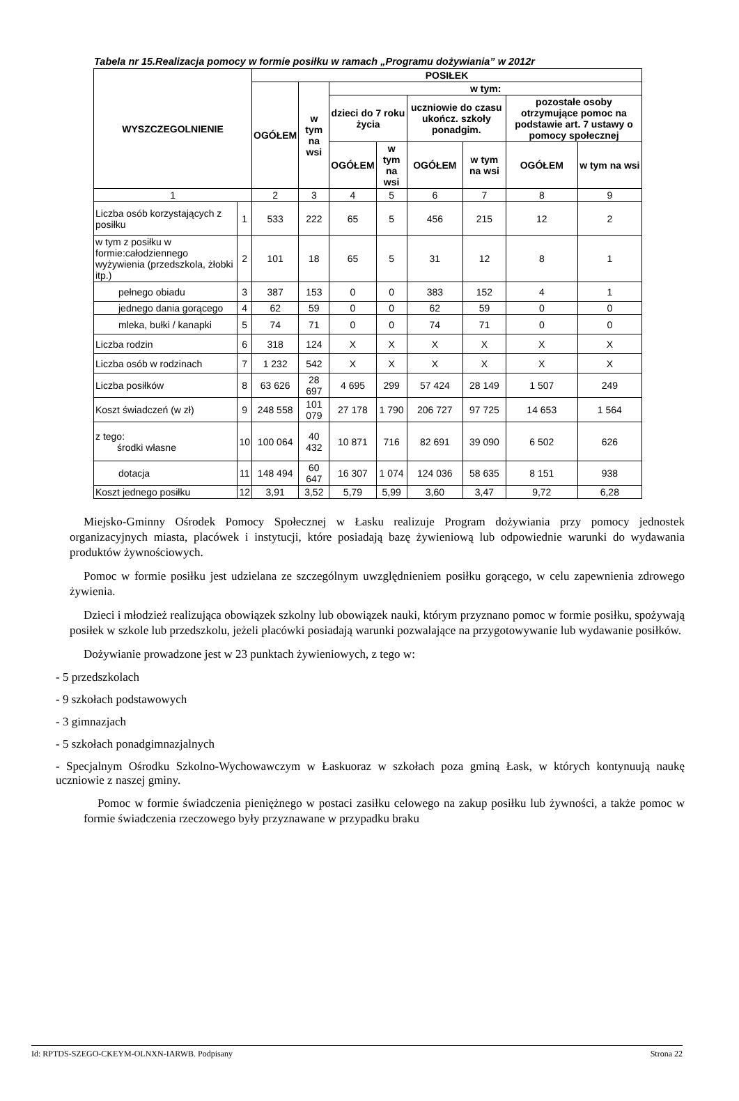Tabela nr 15.Realizacja pomocy w formie posiłku w ramach „Programu dożywiania” w 2012r
| WYSZCZEGOLNIENIE | | POSIŁEK | | | | | | | |
| --- | --- | --- | --- | --- | --- | --- | --- | --- | --- |
| | | OGÓŁEM | w tym na wsi | w tym: | | | | | |
| | | | | dzieci do 7 roku życia | | uczniowie do czasu ukończ. szkoły ponadgim. | | pozostałe osoby otrzymujące pomoc na podstawie art. 7 ustawy o pomocy społecznej | |
| | | | | OGÓŁEM | w tym na wsi | OGÓŁEM | w tym na wsi | OGÓŁEM | w tym na wsi |
| 1 | | 2 | 3 | 4 | 5 | 6 | 7 | 8 | 9 |
| Liczba osób korzystających z posiłku | 1 | 533 | 222 | 65 | 5 | 456 | 215 | 12 | 2 |
| w tym z posiłku w formie:całodziennego wyżywienia (przedszkola, żłobki itp.) | 2 | 101 | 18 | 65 | 5 | 31 | 12 | 8 | 1 |
| pełnego obiadu | 3 | 387 | 153 | 0 | 0 | 383 | 152 | 4 | 1 |
| jednego dania gorącego | 4 | 62 | 59 | 0 | 0 | 62 | 59 | 0 | 0 |
| mleka, bułki / kanapki | 5 | 74 | 71 | 0 | 0 | 74 | 71 | 0 | 0 |
| Liczba rodzin | 6 | 318 | 124 | X | X | X | X | X | X |
| Liczba osób w rodzinach | 7 | 1 232 | 542 | X | X | X | X | X | X |
| Liczba posiłków | 8 | 63 626 | 28 697 | 4 695 | 299 | 57 424 | 28 149 | 1 507 | 249 |
| Koszt świadczeń (w zł) | 9 | 248 558 | 101 079 | 27 178 | 1 790 | 206 727 | 97 725 | 14 653 | 1 564 |
| z tego: środki własne | 10 | 100 064 | 40 432 | 10 871 | 716 | 82 691 | 39 090 | 6 502 | 626 |
| dotacja | 11 | 148 494 | 60 647 | 16 307 | 1 074 | 124 036 | 58 635 | 8 151 | 938 |
| Koszt jednego posiłku | 12 | 3,91 | 3,52 | 5,79 | 5,99 | 3,60 | 3,47 | 9,72 | 6,28 |
Miejsko-Gminny Ośrodek Pomocy Społecznej w Łasku realizuje Program dożywiania przy pomocy jednostek organizacyjnych miasta, placówek i instytucji, które posiadają bazę żywieniową lub odpowiednie warunki do wydawania produktów żywnościowych.
Pomoc w formie posiłku jest udzielana ze szczególnym uwzględnieniem posiłku gorącego, w celu zapewnienia zdrowego żywienia.
Dzieci i młodzież realizująca obowiązek szkolny lub obowiązek nauki, którym przyznano pomoc w formie posiłku, spożywają posiłek w szkole lub przedszkolu, jeżeli placówki posiadają warunki pozwalające na przygotowywanie lub wydawanie posiłków.
Dożywianie prowadzone jest w 23 punktach żywieniowych, z tego w:
- 5 przedszkolach
- 9 szkołach podstawowych
- 3 gimnazjach
- 5 szkołach ponadgimnazjalnych
- Specjalnym Ośrodku Szkolno-Wychowawczym w Łaskuoraz w szkołach poza gminą Łask, w których kontynuują naukę uczniowie z naszej gminy.
Pomoc w formie świadczenia pieniężnego w postaci zasiłku celowego na zakup posiłku lub żywności, a także pomoc w formie świadczenia rzeczowego były przyznawane w przypadku braku
Id: RPTDS-SZEGO-CKEYM-OLNXN-IARWB. Podpisany Strona 22